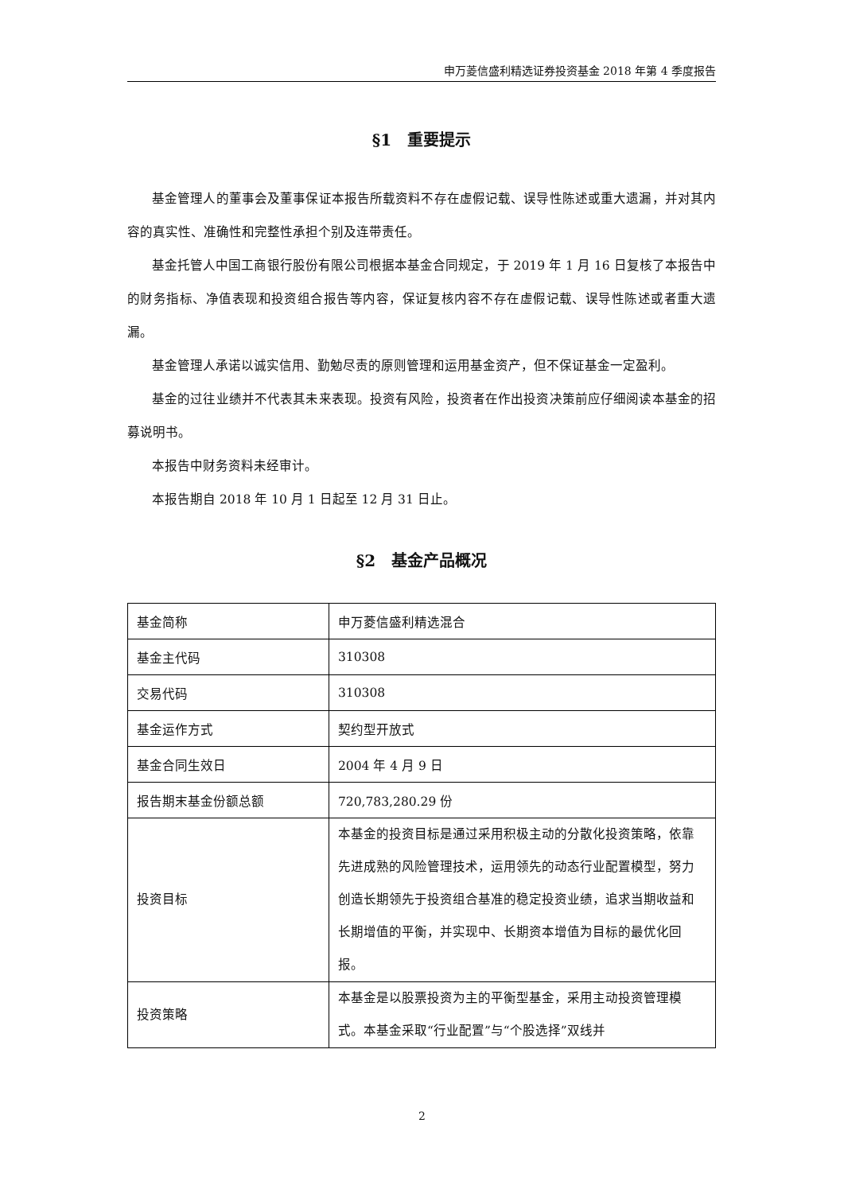申万菱信盛利精选证券投资基金 2018 年第 4 季度报告
§1　重要提示
基金管理人的董事会及董事保证本报告所载资料不存在虚假记载、误导性陈述或重大遗漏，并对其内容的真实性、准确性和完整性承担个别及连带责任。
基金托管人中国工商银行股份有限公司根据本基金合同规定，于 2019 年 1 月 16 日复核了本报告中的财务指标、净值表现和投资组合报告等内容，保证复核内容不存在虚假记载、误导性陈述或者重大遗漏。
基金管理人承诺以诚实信用、勤勉尽责的原则管理和运用基金资产，但不保证基金一定盈利。
基金的过往业绩并不代表其未来表现。投资有风险，投资者在作出投资决策前应仔细阅读本基金的招募说明书。
本报告中财务资料未经审计。
本报告期自 2018 年 10 月 1 日起至 12 月 31 日止。
§2　基金产品概况
| 基金简称 | 申万菱信盛利精选混合 |
| 基金主代码 | 310308 |
| 交易代码 | 310308 |
| 基金运作方式 | 契约型开放式 |
| 基金合同生效日 | 2004 年 4 月 9 日 |
| 报告期末基金份额总额 | 720,783,280.29 份 |
| 投资目标 | 本基金的投资目标是通过采用积极主动的分散化投资策略，依靠先进成熟的风险管理技术，运用领先的动态行业配置模型，努力创造长期领先于投资组合基准的稳定投资业绩，追求当期收益和长期增值的平衡，并实现中、长期资本增值为目标的最优化回报。 |
| 投资策略 | 本基金是以股票投资为主的平衡型基金，采用主动投资管理模式。本基金采取“行业配置”与“个股选择”双线并 |
2